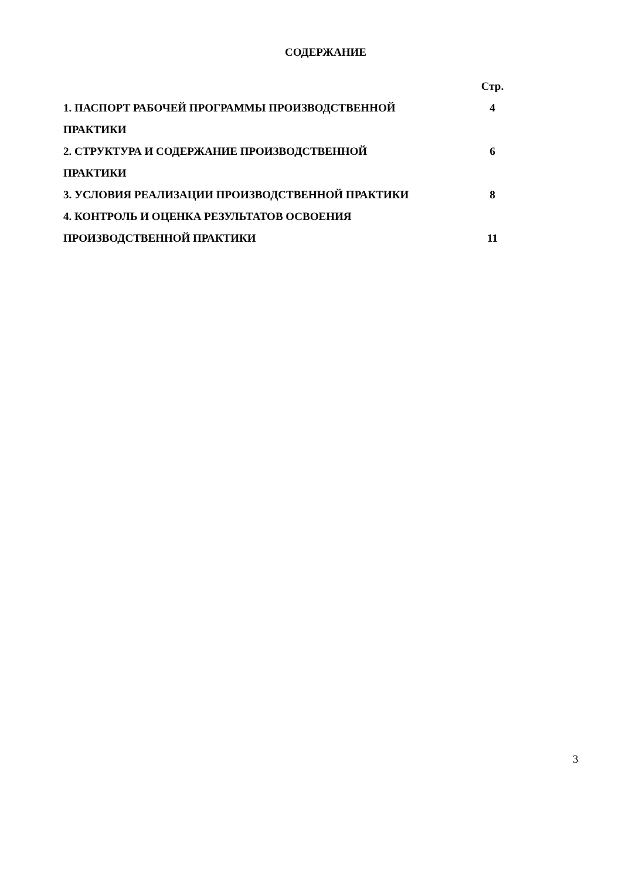СОДЕРЖАНИЕ
| | Стр. |
| 1. ПАСПОРТ РАБОЧЕЙ ПРОГРАММЫ ПРОИЗВОДСТВЕННОЙ | 4 |
| ПРАКТИКИ | |
| 2. СТРУКТУРА И СОДЕРЖАНИЕ ПРОИЗВОДСТВЕННОЙ | 6 |
| ПРАКТИКИ | |
| 3. УСЛОВИЯ РЕАЛИЗАЦИИ ПРОИЗВОДСТВЕННОЙ ПРАКТИКИ | 8 |
| 4. КОНТРОЛЬ И ОЦЕНКА РЕЗУЛЬТАТОВ ОСВОЕНИЯ | |
| ПРОИЗВОДСТВЕННОЙ ПРАКТИКИ | 11 |
3